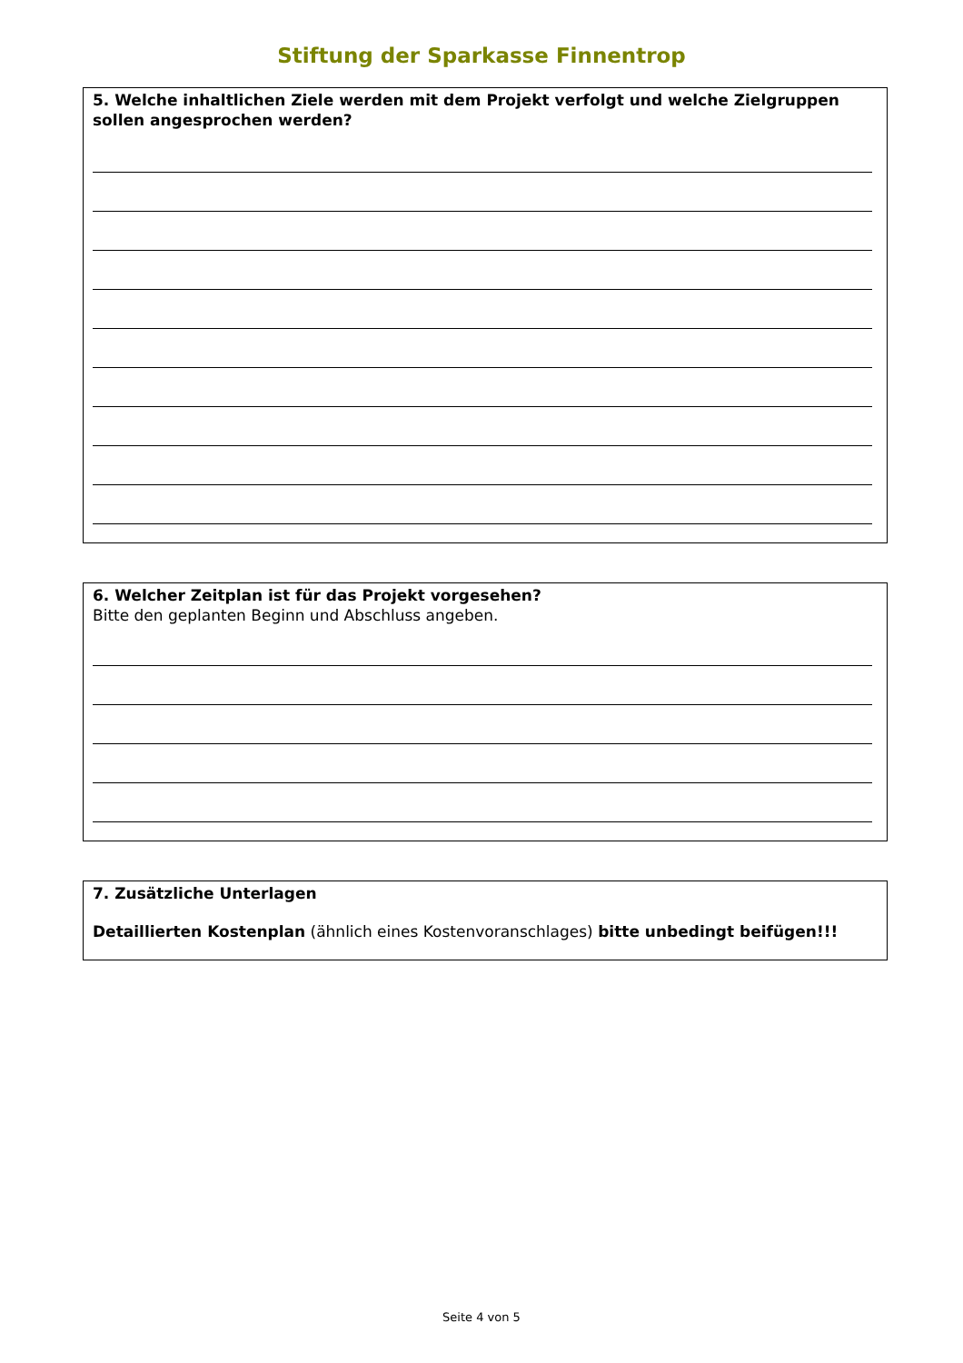Stiftung der Sparkasse Finnentrop
5. Welche inhaltlichen Ziele werden mit dem Projekt verfolgt und welche Zielgruppen sollen angesprochen werden?
6. Welcher Zeitplan ist für das Projekt vorgesehen?
Bitte den geplanten Beginn und Abschluss angeben.
7. Zusätzliche Unterlagen
Detaillierten Kostenplan (ähnlich eines Kostenvoranschlages) bitte unbedingt beifügen!!!
Seite 4 von 5